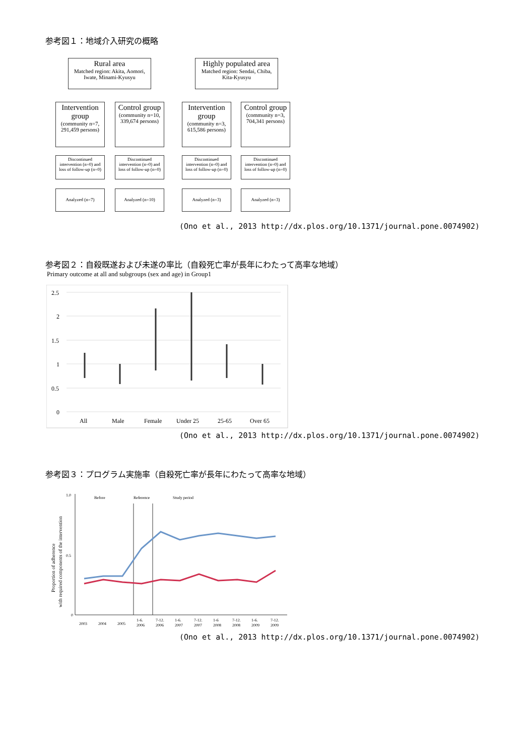参考図１：地域介入研究の概略
Rural area
Matched region: Akita, Aomori, Iwate, Minami-Kyusyu
Highly populated area
Matched region: Sendai, Chiba, Kita-Kyusyu
Intervention group
(community n=7, 291,459 persons)
Control group
(community n=10, 339,674 persons)
Intervention group
(community n=3, 615,586 persons)
Control group
(community n=3, 704,341 persons)
Discontinued intervention (n=0) and loss of follow-up (n=0)
Discontinued intervention (n=0) and loss of follow-up (n=0)
Discontinued intervention (n=0) and loss of follow-up (n=0)
Discontinued intervention (n=0) and loss of follow-up (n=0)
Analyzed (n=7) Analyzed (n=10) Analyzed (n=3) Analyzed (n=3)
(Ono et al., 2013 http://dx.plos.org/10.1371/journal.pone.0074902)
参考図２：自殺既遂および未遂の率比（自殺死亡率が長年にわたって高率な地域）
Primary outcome at all and subgroups (sex and age) in Group1
2.5
2
1.5
1
0.5
0
All
Male
Female
Under 25
25-65
Over 65
(Ono et al., 2013 http://dx.plos.org/10.1371/journal.pone.0074902)
参考図３：プログラム実施率（自殺死亡率が長年にわたって高率な地域）
Proportion of adherence
with required components of the intervention
1.0
0.5
0
Before
Reference
Study period
2003
2004
2005
1-6.
2006
7-12.
2006
1-6.
2007
7-12.
2007
1-6
2008
7-12.
2008
1-6.
2009
7-12.
2009
(Ono et al., 2013 http://dx.plos.org/10.1371/journal.pone.0074902)